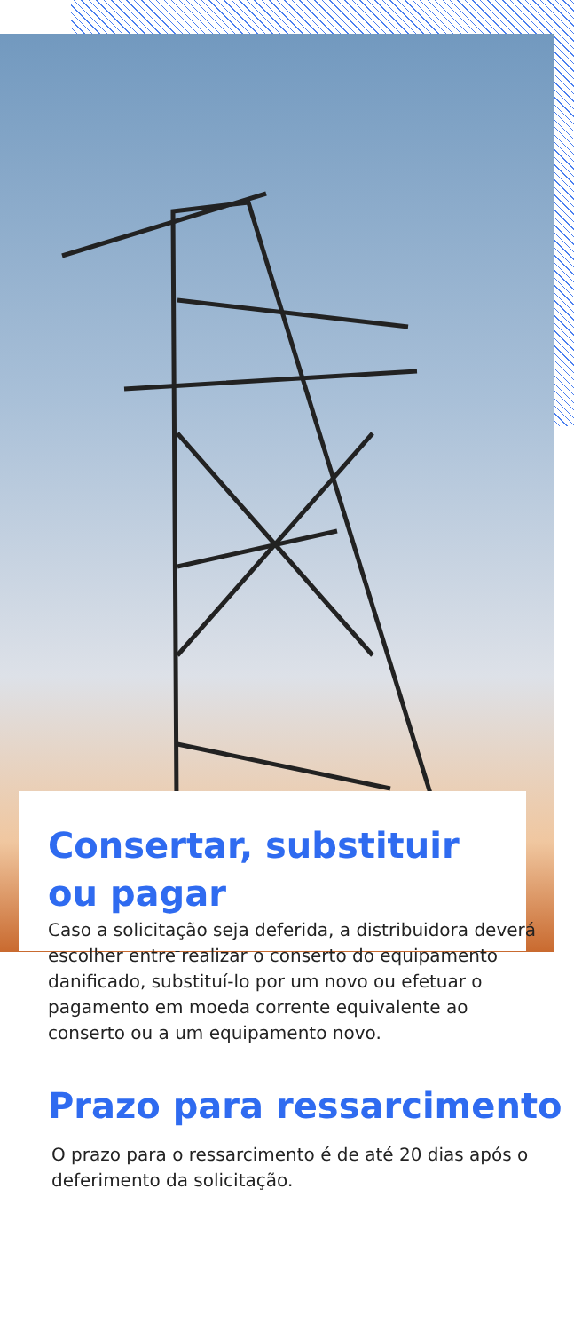Consertar, substituir
ou pagar
Caso a solicitação seja deferida, a distribuidora deverá escolher entre realizar o conserto do equipamento danificado, substituí-lo por um novo ou efetuar o pagamento em moeda corrente equivalente ao conserto ou a um equipamento novo.
Prazo para ressarcimento
O prazo para o ressarcimento é de até 20 dias após o deferimento da solicitação.